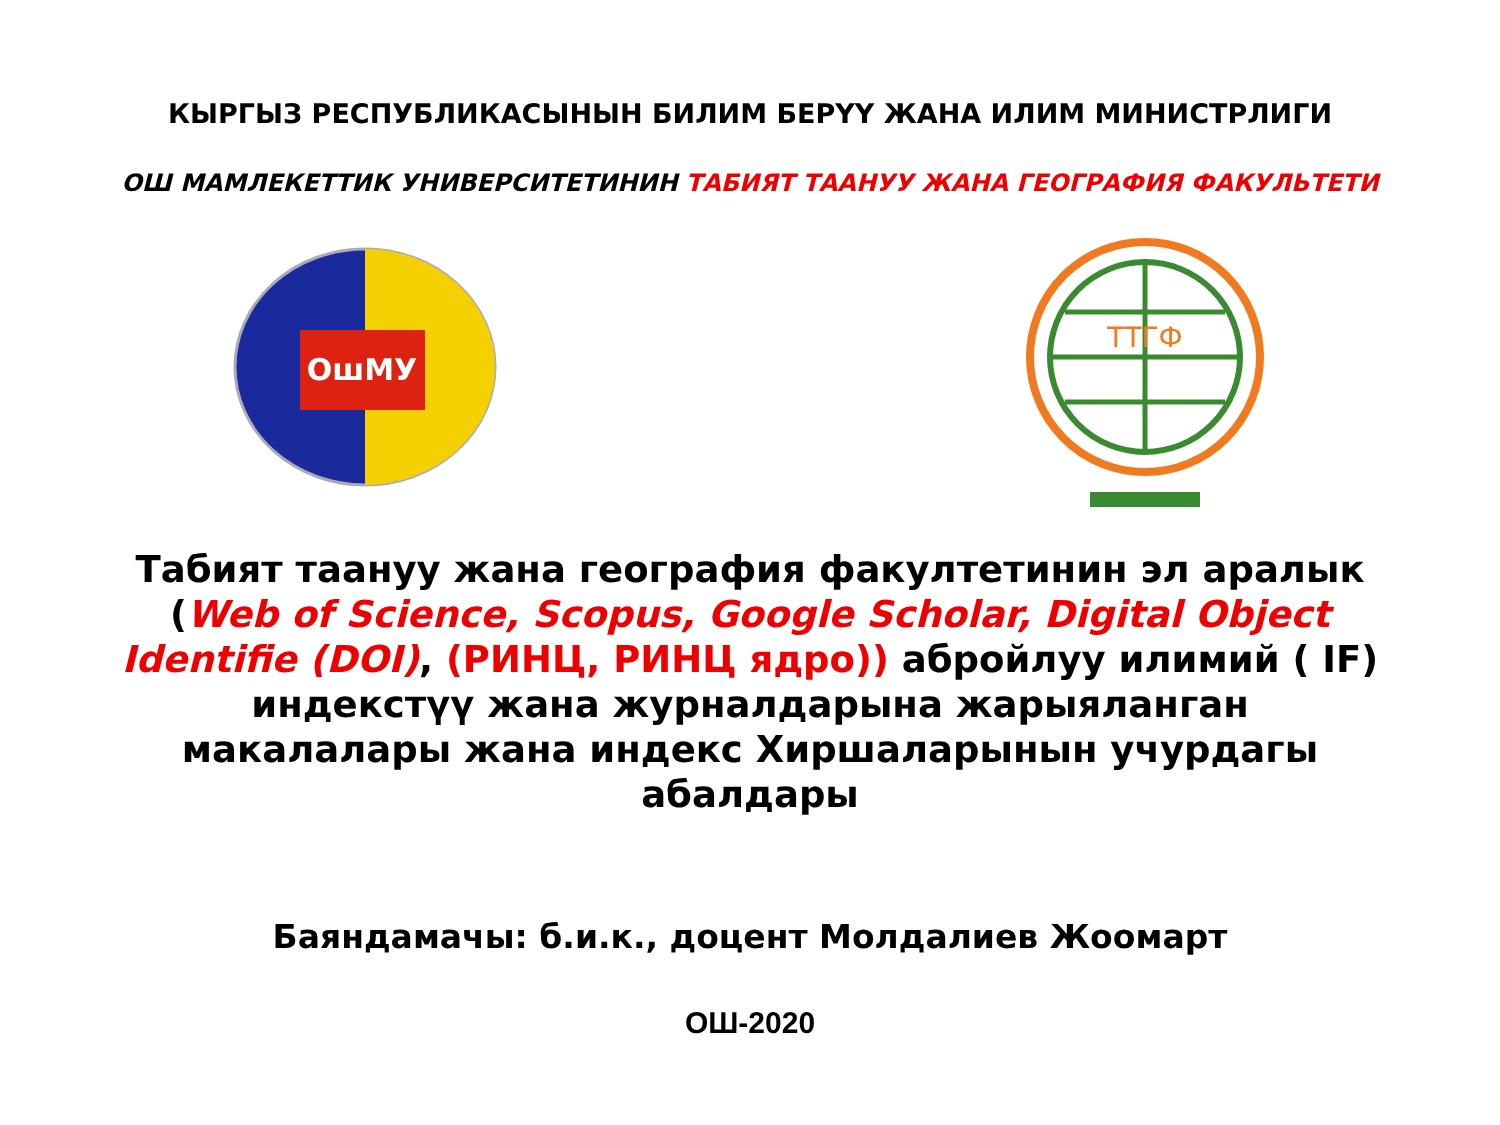КЫРГЫЗ РЕСПУБЛИКАСЫНЫН БИЛИМ БЕРҮҮ ЖАНА ИЛИМ МИНИСТРЛИГИ
ОШ МАМЛЕКЕТТИК УНИВЕРСИТЕТИНИН ТАБИЯТ ТААНУУ ЖАНА ГЕОГРАФИЯ ФАКУЛЬТЕТИ
ОшМУ
ТТГФ
Табият таануу жана география факултетинин эл аралык (Web of Science, Scopus, Google Scholar, Digital Object Identifie (DOI), (РИНЦ, РИНЦ ядро)) абройлуу илимий ( IF) индекстүү жана журналдарына жарыяланган макалалары жана индекс Хиршаларынын учурдагы абалдары
Баяндамачы: б.и.к., доцент Молдалиев Жоомарт
ОШ-2020